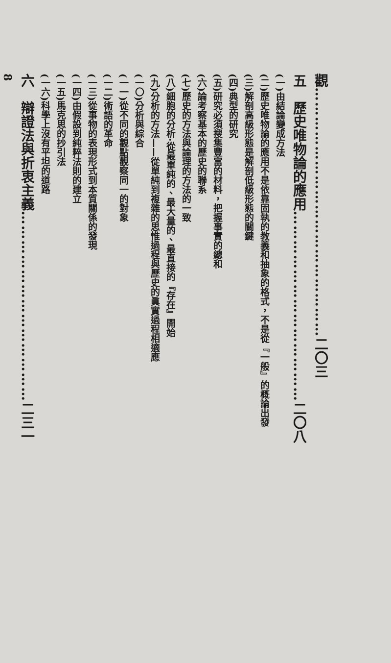觀……………………………………………二〇三
五　歷史唯物論的應用…………………………………二〇八
(一)由結論變成方法
(二)歷史唯物論的應用不是依靠固執的教義和抽象的格式，不是從『一般』的概論出發
(三)解剖高級形態是解剖低級形態的關鍵
(四)典型的研究
(五)研究必須搜集豐富的材料，把握事實的總和
(六)論考察基本的歷史的聯系
(七)歷史的方法與論理的方法的一致
(八)細胞的分析·從最單純的、最大量的、最直接的『存在』開始
(九)分析的方法——從單純到複雜的思惟過程與歷史的眞實過程相適應
(一〇)分析與綜合
(一一)從不同的觀點觀察同一的對象
(一二)術語的革命
(一三)從事物的表現形式到本質關係的發現
(一四)由假設到純粹法則的建立
(一五)馬克思的抄引法
(一六)科學上沒有平坦的道路
六　辯證法與折衷主義…………………………………二三一
8